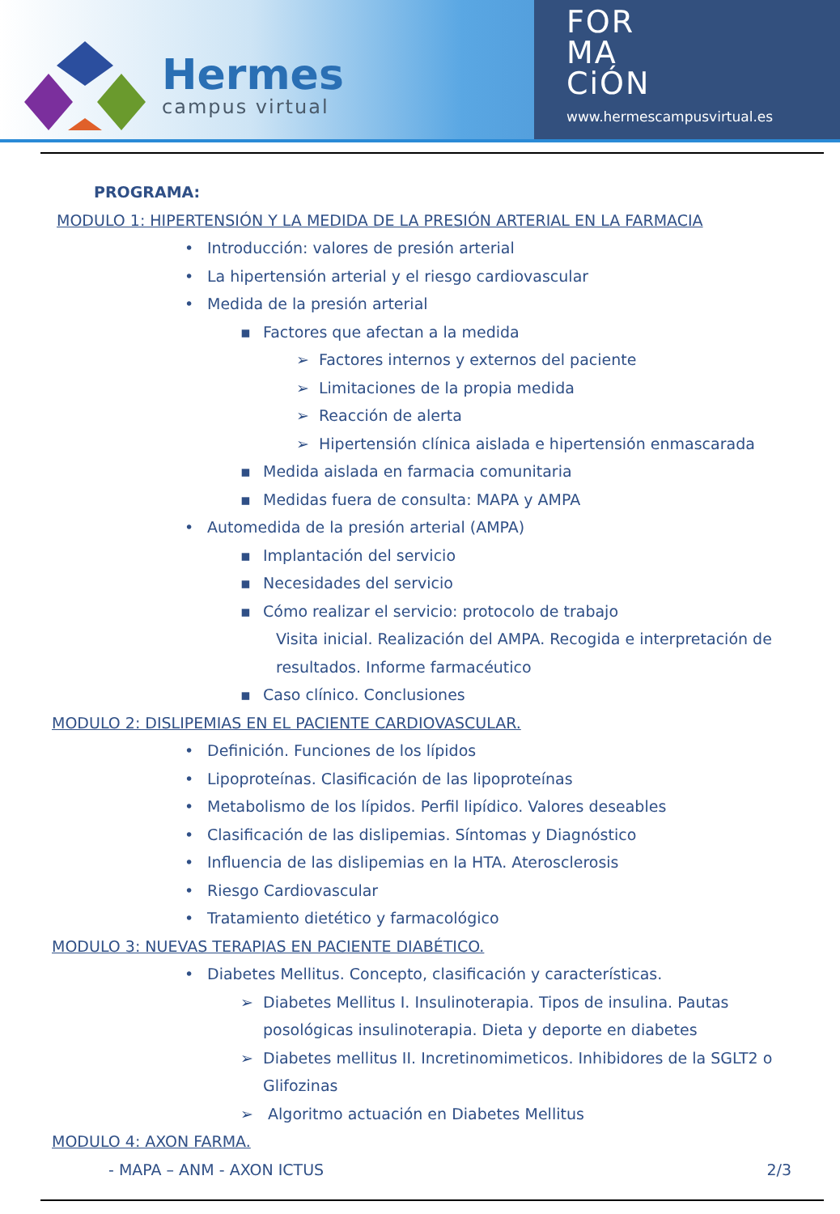Hermes
campus virtual
FOR
MA
CiÓN
www.hermescampusvirtual.es
PROGRAMA:
MODULO 1: HIPERTENSIÓN Y LA MEDIDA DE LA PRESIÓN ARTERIAL EN LA FARMACIA
• Introducción: valores de presión arterial
• La hipertensión arterial y el riesgo cardiovascular
• Medida de la presión arterial
▪ Factores que afectan a la medida
➢ Factores internos y externos del paciente
➢ Limitaciones de la propia medida
➢ Reacción de alerta
➢ Hipertensión clínica aislada e hipertensión enmascarada
▪ Medida aislada en farmacia comunitaria
▪ Medidas fuera de consulta: MAPA y AMPA
• Automedida de la presión arterial (AMPA)
▪ Implantación del servicio
▪ Necesidades del servicio
▪ Cómo realizar el servicio: protocolo de trabajo
Visita inicial. Realización del AMPA. Recogida e interpretación de resultados. Informe farmacéutico
▪ Caso clínico. Conclusiones
MODULO 2: DISLIPEMIAS EN EL PACIENTE CARDIOVASCULAR.
• Definición. Funciones de los lípidos
• Lipoproteínas. Clasificación de las lipoproteínas
• Metabolismo de los lípidos. Perfil lipídico. Valores deseables
• Clasificación de las dislipemias. Síntomas y Diagnóstico
• Influencia de las dislipemias en la HTA. Aterosclerosis
• Riesgo Cardiovascular
• Tratamiento dietético y farmacológico
MODULO 3: NUEVAS TERAPIAS EN PACIENTE DIABÉTICO.
• Diabetes Mellitus. Concepto, clasificación y características.
➢ Diabetes Mellitus I. Insulinoterapia. Tipos de insulina. Pautas posológicas insulinoterapia. Dieta y deporte en diabetes
➢ Diabetes mellitus II. Incretinomimeticos. Inhibidores de la SGLT2 o Glifozinas
➢ Algoritmo actuación en Diabetes Mellitus
MODULO 4: AXON FARMA.
- MAPA – ANM - AXON ICTUS 2/3